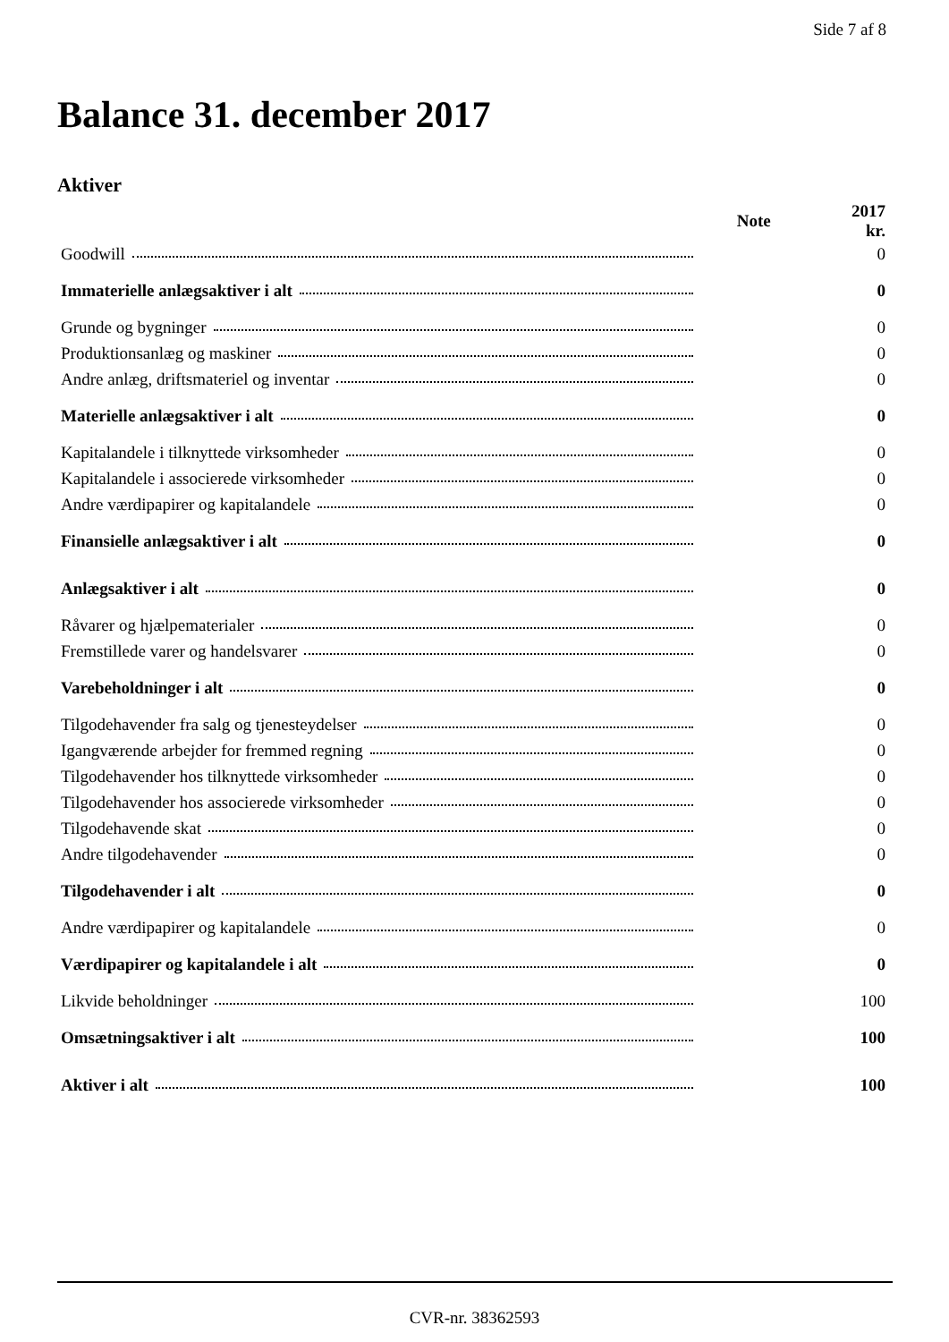Side 7 af 8
Balance 31. december 2017
Aktiver
| | Note | 2017 kr. |
| --- | --- | --- |
| Goodwill | | 0 |
| Immaterielle anlægsaktiver i alt | | 0 |
| Grunde og bygninger | | 0 |
| Produktionsanlæg og maskiner | | 0 |
| Andre anlæg, driftsmateriel og inventar | | 0 |
| Materielle anlægsaktiver i alt | | 0 |
| Kapitalandele i tilknyttede virksomheder | | 0 |
| Kapitalandele i associerede virksomheder | | 0 |
| Andre værdipapirer og kapitalandele | | 0 |
| Finansielle anlægsaktiver i alt | | 0 |
| Anlægsaktiver i alt | | 0 |
| Råvarer og hjælpematerialer | | 0 |
| Fremstillede varer og handelsvarer | | 0 |
| Varebeholdninger i alt | | 0 |
| Tilgodehavender fra salg og tjenesteydelser | | 0 |
| Igangværende arbejder for fremmed regning | | 0 |
| Tilgodehavender hos tilknyttede virksomheder | | 0 |
| Tilgodehavender hos associerede virksomheder | | 0 |
| Tilgodehavende skat | | 0 |
| Andre tilgodehavender | | 0 |
| Tilgodehavender i alt | | 0 |
| Andre værdipapirer og kapitalandele | | 0 |
| Værdipapirer og kapitalandele i alt | | 0 |
| Likvide beholdninger | | 100 |
| Omsætningsaktiver i alt | | 100 |
| Aktiver i alt | | 100 |
CVR-nr. 38362593